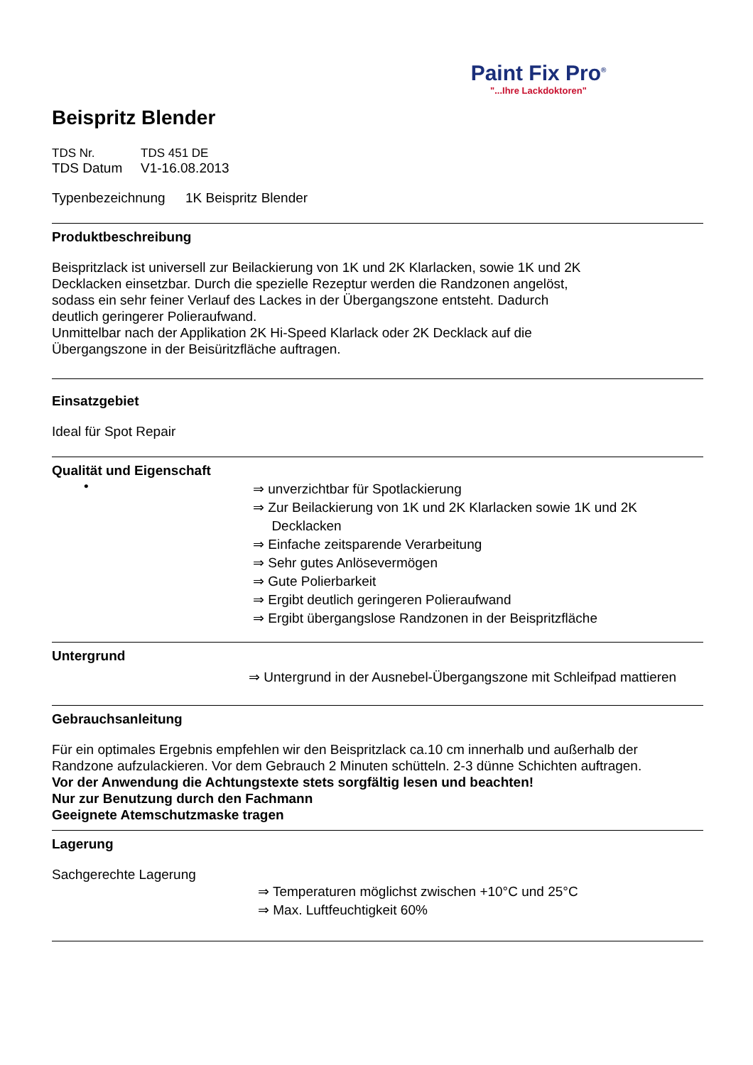Paint Fix Pro<sup>®</sup>
"...Ihre Lackdoktoren"
Beispritz Blender
TDS Nr. TDS 451 DE
TDS Datum V1-16.08.2013
Typenbezeichnung 1K Beispritz Blender
Produktbeschreibung
Beispritzlack ist universell zur Beilackierung von 1K und 2K Klarlacken, sowie 1K und 2K
Decklacken einsetzbar. Durch die spezielle Rezeptur werden die Randzonen angelöst,
sodass ein sehr feiner Verlauf des Lackes in der Übergangszone entsteht. Dadurch
deutlich geringerer Polieraufwand.
Unmittelbar nach der Applikation 2K Hi-Speed Klarlack oder 2K Decklack auf die
Übergangszone in der Beisüritzfläche auftragen.
Einsatzgebiet
Ideal für Spot Repair
Qualität und Eigenschaft
•
⇒ unverzichtbar für Spotlackierung
⇒ Zur Beilackierung von 1K und 2K Klarlacken sowie 1K und 2K
Decklacken
⇒ Einfache zeitsparende Verarbeitung
⇒ Sehr gutes Anlösevermögen
⇒ Gute Polierbarkeit
⇒ Ergibt deutlich geringeren Polieraufwand
⇒ Ergibt übergangslose Randzonen in der Beispritzfläche
Untergrund
⇒ Untergrund in der Ausnebel-Übergangszone mit Schleifpad mattieren
Gebrauchsanleitung
Für ein optimales Ergebnis empfehlen wir den Beispritzlack ca.10 cm innerhalb und außerhalb der
Randzone aufzulackieren. Vor dem Gebrauch 2 Minuten schütteln. 2-3 dünne Schichten auftragen.
Vor der Anwendung die Achtungstexte stets sorgfältig lesen und beachten!
Nur zur Benutzung durch den Fachmann
Geeignete Atemschutzmaske tragen
Lagerung
Sachgerechte Lagerung
⇒ Temperaturen möglichst zwischen +10°C und 25°C
⇒ Max. Luftfeuchtigkeit 60%